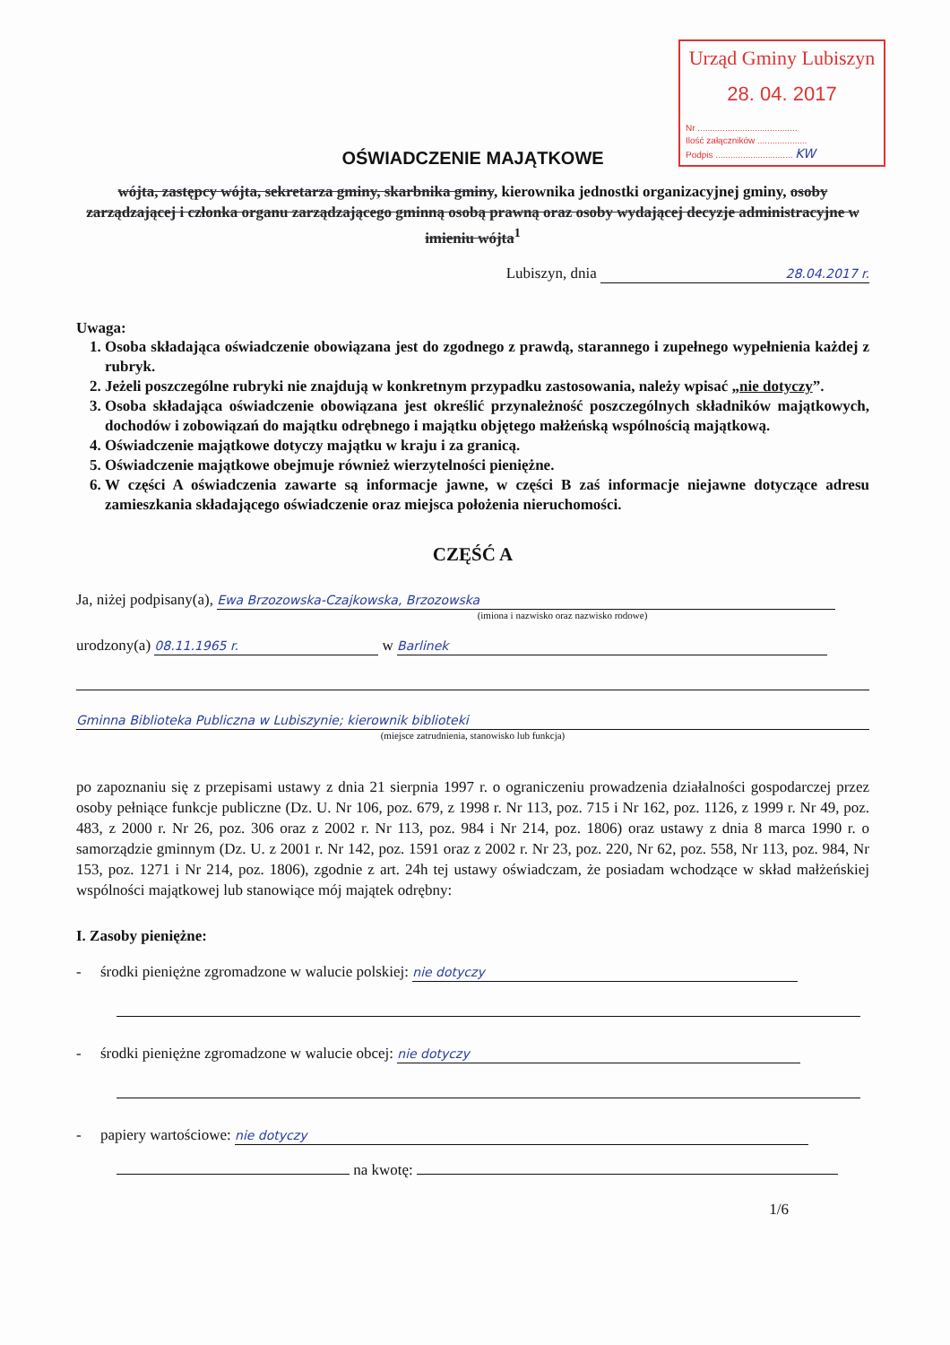Urząd Gminy Lubiszyn
28. 04. 2017
Nr ........................................
Ilość załączników ....................
Podpis ............................... KW
OŚWIADCZENIE MAJĄTKOWE
wójta, zastępcy wójta, sekretarza gminy, skarbnika gminy, kierownika jednostki organizacyjnej gminy, osoby zarządzającej i członka organu zarządzającego gminną osobą prawną oraz osoby wydającej decyzje administracyjne w imieniu wójta<sup>1</sup>
Lubiszyn, dnia 28.04.2017 r.
Uwaga:
1. Osoba składająca oświadczenie obowiązana jest do zgodnego z prawdą, starannego i zupełnego wypełnienia każdej z rubryk.
2. Jeżeli poszczególne rubryki nie znajdują w konkretnym przypadku zastosowania, należy wpisać „nie dotyczy”.
3. Osoba składająca oświadczenie obowiązana jest określić przynależność poszczególnych składników majątkowych, dochodów i zobowiązań do majątku odrębnego i majątku objętego małżeńską wspólnością majątkową.
4. Oświadczenie majątkowe dotyczy majątku w kraju i za granicą.
5. Oświadczenie majątkowe obejmuje również wierzytelności pieniężne.
6. W części A oświadczenia zawarte są informacje jawne, w części B zaś informacje niejawne dotyczące adresu zamieszkania składającego oświadczenie oraz miejsca położenia nieruchomości.
CZĘŚĆ A
Ja, niżej podpisany(a), Ewa Brzozowska-Czajkowska, Brzozowska
(imiona i nazwisko oraz nazwisko rodowe)
urodzony(a) 08.11.1965 r. w Barlinek
Gminna Biblioteka Publiczna w Lubiszynie; kierownik biblioteki
(miejsce zatrudnienia, stanowisko lub funkcja)
po zapoznaniu się z przepisami ustawy z dnia 21 sierpnia 1997 r. o ograniczeniu prowadzenia działalności gospodarczej przez osoby pełniące funkcje publiczne (Dz. U. Nr 106, poz. 679, z 1998 r. Nr 113, poz. 715 i Nr 162, poz. 1126, z 1999 r. Nr 49, poz. 483, z 2000 r. Nr 26, poz. 306 oraz z 2002 r. Nr 113, poz. 984 i Nr 214, poz. 1806) oraz ustawy z dnia 8 marca 1990 r. o samorządzie gminnym (Dz. U. z 2001 r. Nr 142, poz. 1591 oraz z 2002 r. Nr 23, poz. 220, Nr 62, poz. 558, Nr 113, poz. 984, Nr 153, poz. 1271 i Nr 214, poz. 1806), zgodnie z art. 24h tej ustawy oświadczam, że posiadam wchodzące w skład małżeńskiej wspólności majątkowej lub stanowiące mój majątek odrębny:
I. Zasoby pieniężne:
- środki pieniężne zgromadzone w walucie polskiej: nie dotyczy
- środki pieniężne zgromadzone w walucie obcej: nie dotyczy
- papiery wartościowe: nie dotyczy
na kwotę:
1/6